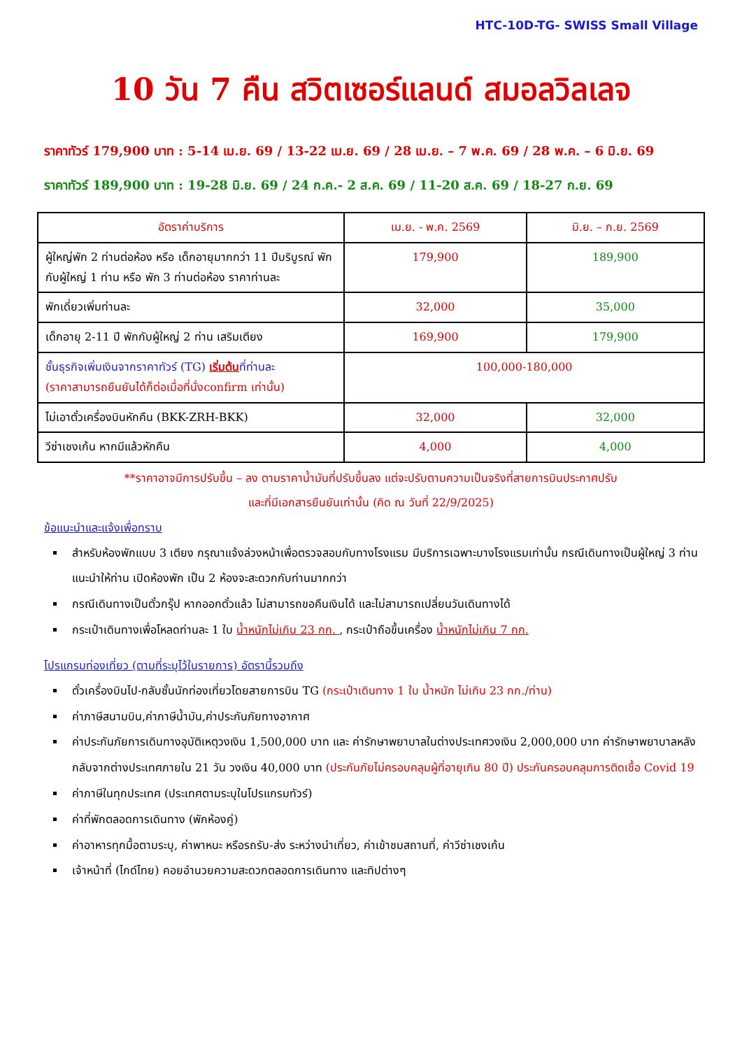HTC-10D-TG- SWISS Small Village
10 วัน 7 คืน สวิตเซอร์แลนด์ สมอลวิลเลจ
ราคาทัวร์ 179,900 บาท : 5-14 เม.ย. 69 / 13-22 เม.ย. 69 / 28 เม.ย. – 7 พ.ค. 69 / 28 พ.ค. – 6 มิ.ย. 69
ราคาทัวร์ 189,900 บาท : 19-28 มิ.ย. 69 / 24 ก.ค.- 2 ส.ค. 69 / 11-20 ส.ค. 69 / 18-27 ก.ย. 69
| อัตราค่าบริการ | เม.ย. - พ.ค. 2569 | มิ.ย. – ก.ย. 2569 |
| --- | --- | --- |
| ผู้ใหญ่พัก 2 ท่านต่อห้อง หรือ เด็กอายุมากกว่า 11 ปีบริบูรณ์ พักกับผู้ใหญ่ 1 ท่าน หรือ พัก 3 ท่านต่อห้อง ราคาท่านละ | 179,900 | 189,900 |
| พักเดี่ยวเพิ่มท่านละ | 32,000 | 35,000 |
| เด็กอายุ 2-11 ปี พักกับผู้ใหญ่ 2 ท่าน เสริมเตียง | 169,900 | 179,900 |
| ชั้นธุรกิจเพิ่มเงินจากราคาทัวร์ (TG) เริ่มต้น ที่ท่านละ (ราคาสามารถยืนยันได้ก็ต่อเมื่อที่นั่งconfirm เท่านั้น) | 100,000-180,000 | |
| ไม่เอาตั๋วเครื่องบินหักคืน (BKK-ZRH-BKK) | 32,000 | 32,000 |
| วีซ่าเชงเก้น หากมีแล้วหักคืน | 4,000 | 4,000 |
**ราคาอาจมีการปรับขึ้น – ลง ตามราคาน้ำมันที่ปรับขึ้นลง แต่จะปรับตามความเป็นจริงที่สายการบินประกาศปรับ
และที่มีเอกสารยืนยันเท่านั้น (คิด ณ วันที่ 22/9/2025)
ข้อแนะนำและแจ้งเพื่อทราบ
สำหรับห้องพักแบบ 3 เตียง กรุณาแจ้งล่วงหน้าเพื่อตรวจสอบกับทางโรงแรม มีบริการเฉพาะบางโรงแรมเท่านั้น กรณีเดินทางเป็นผู้ใหญ่ 3 ท่าน แนะนำให้ท่าน เปิดห้องพัก เป็น 2 ห้องจะสะดวกกับท่านมากกว่า
กรณีเดินทางเป็นตั๋วกรุ๊ป หากออกตั๋วแล้ว ไม่สามารถขอคืนเงินได้ และไม่สามารถเปลี่ยนวันเดินทางได้
กระเป๋าเดินทางเพื่อโหลดท่านละ 1 ใบ น้ำหนักไม่เกิน 23 กก. , กระเป๋าถือขึ้นเครื่อง น้ำหนักไม่เกิน 7 กก.
โปรแกรมท่องเที่ยว (ตามที่ระบุไว้ในรายการ) อัตรานี้รวมถึง
ตั๋วเครื่องบินไป-กลับชั้นนักท่องเที่ยวโดยสายการบิน TG (กระเป๋าเดินทาง 1 ใบ น้ำหนัก ไม่เกิน 23 กก./ท่าน)
ค่าภาษีสนามบิน,ค่าภาษีน้ำมัน,ค่าประกันภัยทางอากาศ
ค่าประกันภัยการเดินทางอุบัติเหตุวงเงิน 1,500,000 บาท และ ค่ารักษาพยาบาลในต่างประเทศวงเงิน 2,000,000 บาท ค่ารักษาพยาบาลหลังกลับจากต่างประเทศภายใน 21 วัน วงเงิน 40,000 บาท (ประกันภัยไม่ครอบคลุมผู้ที่อายุเกิน 80 ปี) ประกันครอบคลุมการติดเชื้อ Covid 19
ค่าภาษีในทุกประเทศ (ประเทศตามระบุในโปรแกรมทัวร์)
ค่าที่พักตลอดการเดินทาง (พักห้องคู่)
ค่าอาหารทุกมื้อตามระบุ, ค่าพาหนะ หรือรถรับ-ส่ง ระหว่างนำเที่ยว, ค่าเข้าชมสถานที่, ค่าวีซ่าเชงเก้น
เจ้าหน้าที่ (ไกด์ไทย) คอยอำนวยความสะดวกตลอดการเดินทาง และทิปต่างๆ